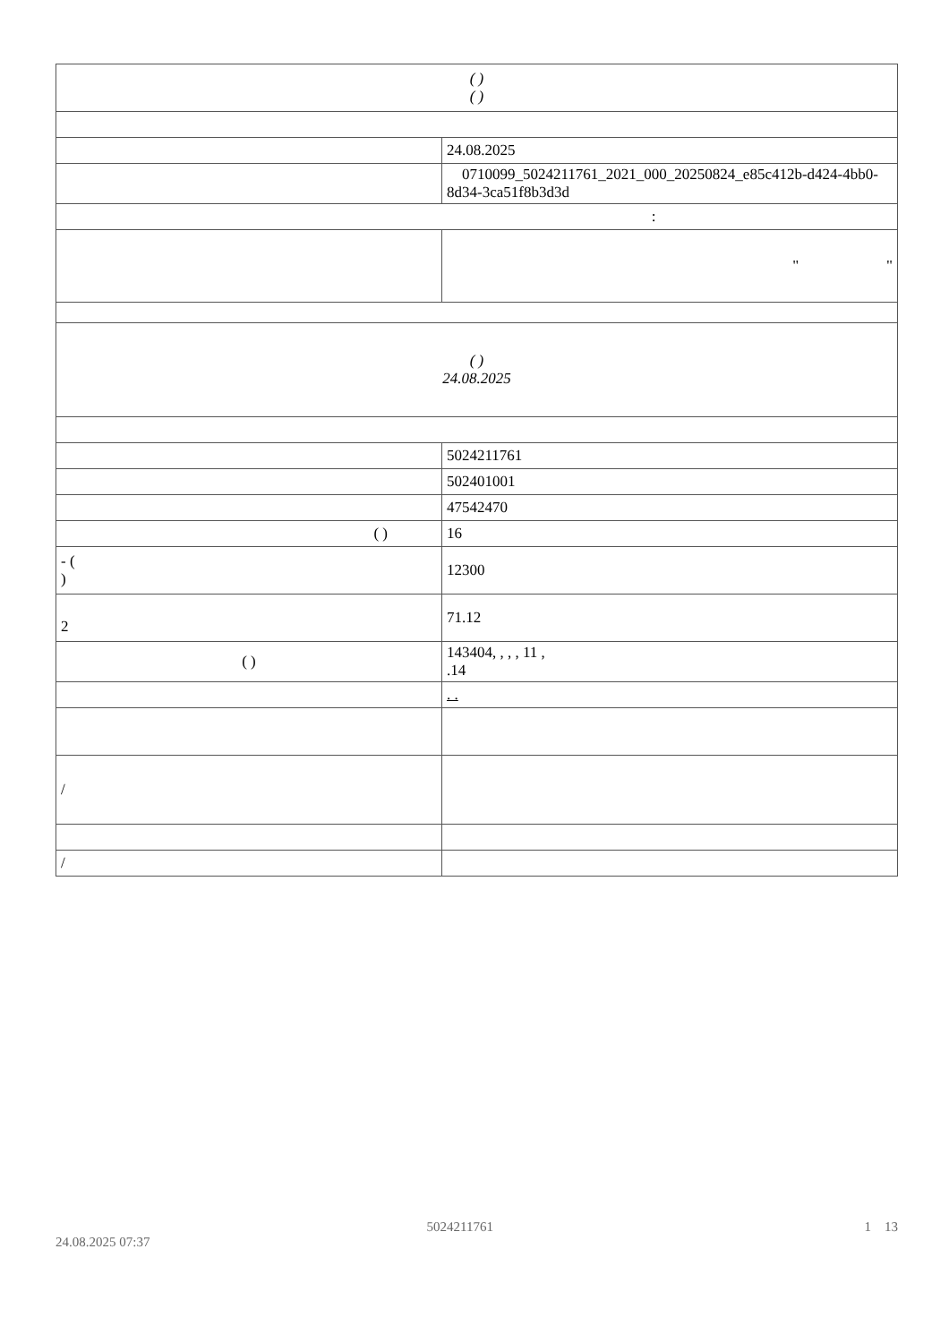| ( ) ( ) | |
| | 24.08.2025 |
| | 0710099_5024211761_2021_000_20250824_e85c412b-d424-4bb0-8d34-3ca51f8b3d3d |
| : | |
| | " " |
| ( ) 24.08.2025 | |
| | 5024211761 |
| | 502401001 |
| | 47542470 |
| ( ) | 16 |
| - ( ) | 12300 |
| 2 | 71.12 |
| ( ) | 143404, , , , 11 , .14 |
| | . . |
| / | |
| / | |
5024211761 1 13
24.08.2025 07:37